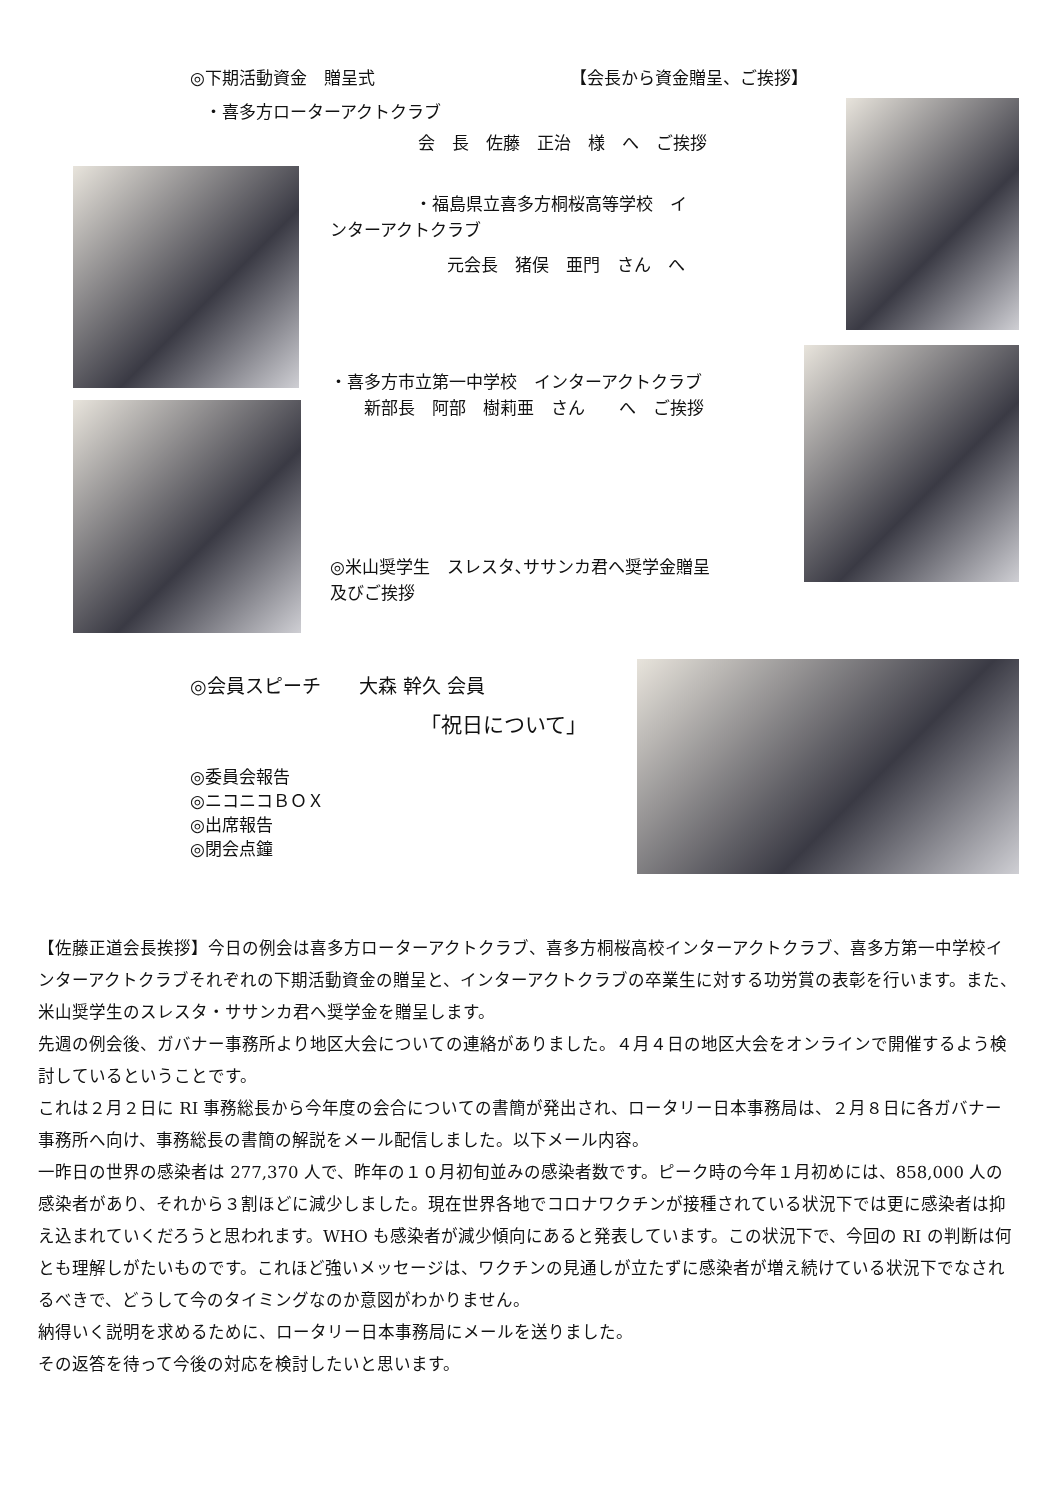◎下期活動資金　贈呈式 【会長から資金贈呈、ご挨拶】
・喜多方ローターアクトクラブ
会　長　佐藤　正治　様　へ　ご挨拶
　　　　　・福島県立喜多方桐桜高等学校　イ
ンターアクトクラブ
元会長　猪俣　亜門　さん　へ
・喜多方市立第一中学校　インターアクトクラブ
　　新部長　阿部　樹莉亜　さん　　へ　ご挨拶
◎米山奨学生　スレスタ､ササンカ君へ奨学金贈呈
及びご挨拶
◎会員スピーチ　　大森 幹久 会員
「祝日について」
◎委員会報告
◎ニコニコＢＯＸ
◎出席報告
◎閉会点鐘
【佐藤正道会長挨拶】今日の例会は喜多方ローターアクトクラブ、喜多方桐桜高校インターアクトクラブ、喜多方第一中学校インターアクトクラブそれぞれの下期活動資金の贈呈と、インターアクトクラブの卒業生に対する功労賞の表彰を行います。また、米山奨学生のスレスタ・ササンカ君へ奨学金を贈呈します。
先週の例会後、ガバナー事務所より地区大会についての連絡がありました。４月４日の地区大会をオンラインで開催するよう検討しているということです。
これは２月２日に RI 事務総長から今年度の会合についての書簡が発出され、ロータリー日本事務局は、２月８日に各ガバナー事務所へ向け、事務総長の書簡の解説をメール配信しました。以下メール内容。
一昨日の世界の感染者は 277,370 人で、昨年の１０月初旬並みの感染者数です。ピーク時の今年１月初めには、858,000 人の感染者があり、それから３割ほどに減少しました。現在世界各地でコロナワクチンが接種されている状況下では更に感染者は抑え込まれていくだろうと思われます。WHO も感染者が減少傾向にあると発表しています。この状況下で、今回の RI の判断は何とも理解しがたいものです。これほど強いメッセージは、ワクチンの見通しが立たずに感染者が増え続けている状況下でなされるべきで、どうして今のタイミングなのか意図がわかりません。
納得いく説明を求めるために、ロータリー日本事務局にメールを送りました。
その返答を待って今後の対応を検討したいと思います。